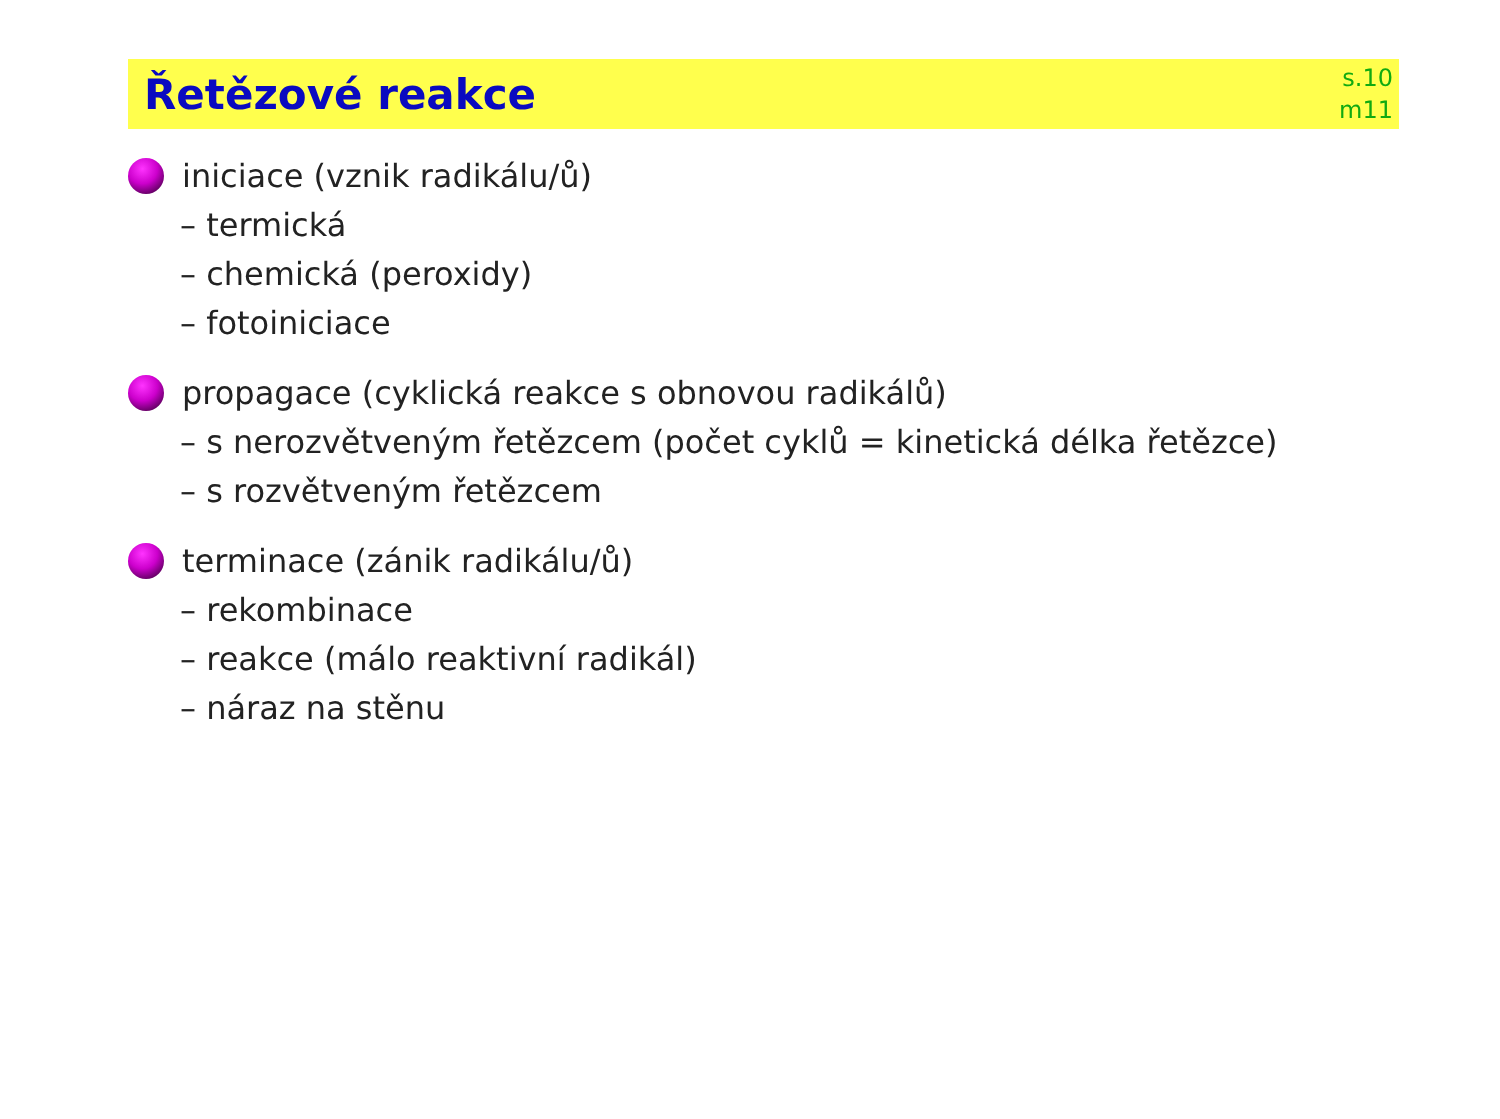Řetězové reakce
s.10
m11
iniciace (vznik radikálu/ů)
– termická
– chemická (peroxidy)
– fotoiniciace
propagace (cyklická reakce s obnovou radikálů)
– s nerozvětveným řetězcem (počet cyklů = kinetická délka řetězce)
– s rozvětveným řetězcem
terminace (zánik radikálu/ů)
– rekombinace
– reakce (málo reaktivní radikál)
– náraz na stěnu